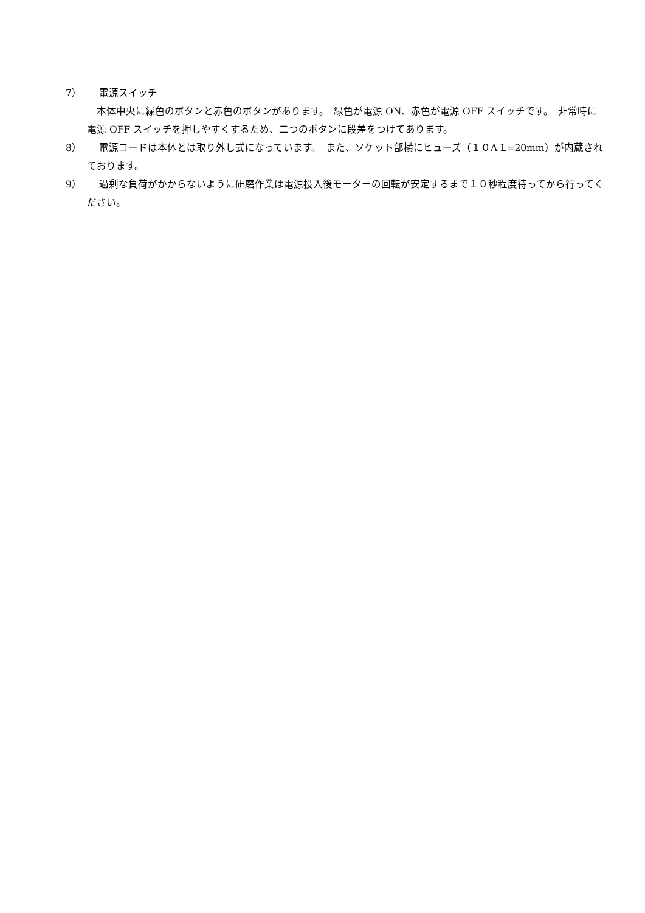7） 電源スイッチ
本体中央に緑色のボタンと赤色のボタンがあります。　緑色が電源 ON、赤色が電源 OFF スイッチです。　非常時に電源 OFF スイッチを押しやすくするため、二つのボタンに段差をつけてあります。
8） 電源コードは本体とは取り外し式になっています。　また、ソケット部横にヒューズ（１０A L=20mm）が内蔵されております。
9） 過剰な負荷がかからないように研磨作業は電源投入後モーターの回転が安定するまで１０秒程度待ってから行ってください。